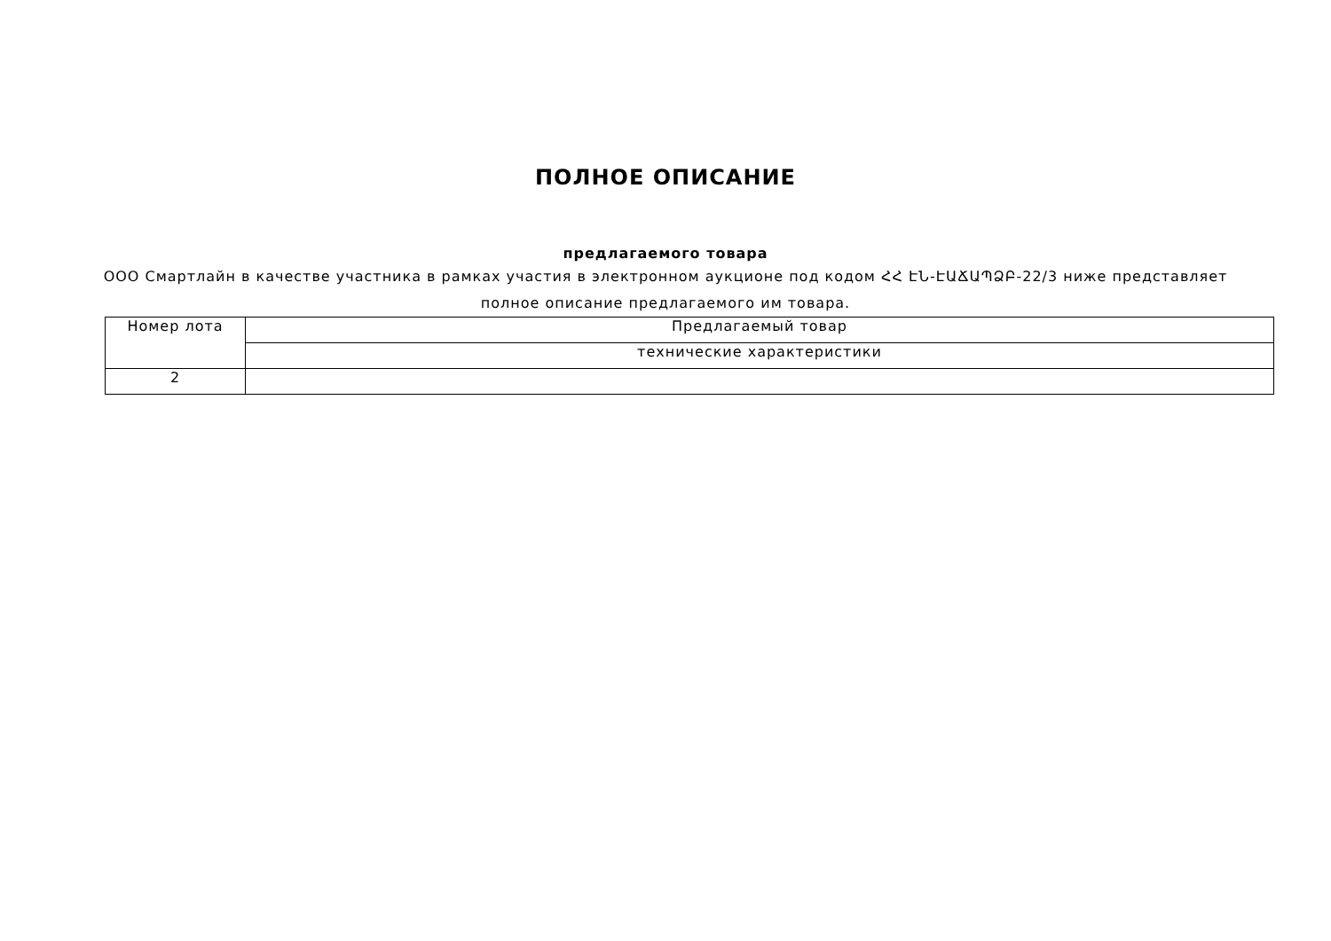ПОЛНОЕ ОПИСАНИЕ
предлагаемого товара
ООО Смартлайн в качестве участника в рамках участия в электронном аукционе под кодом ՀՀ ԷՆ-ԷԱՃԱՊՁԲ-22/3 ниже представляет полное описание предлагаемого им товара.
| Номер лота | Предлагаемый товар |
| | технические характеристики |
| 2 | |